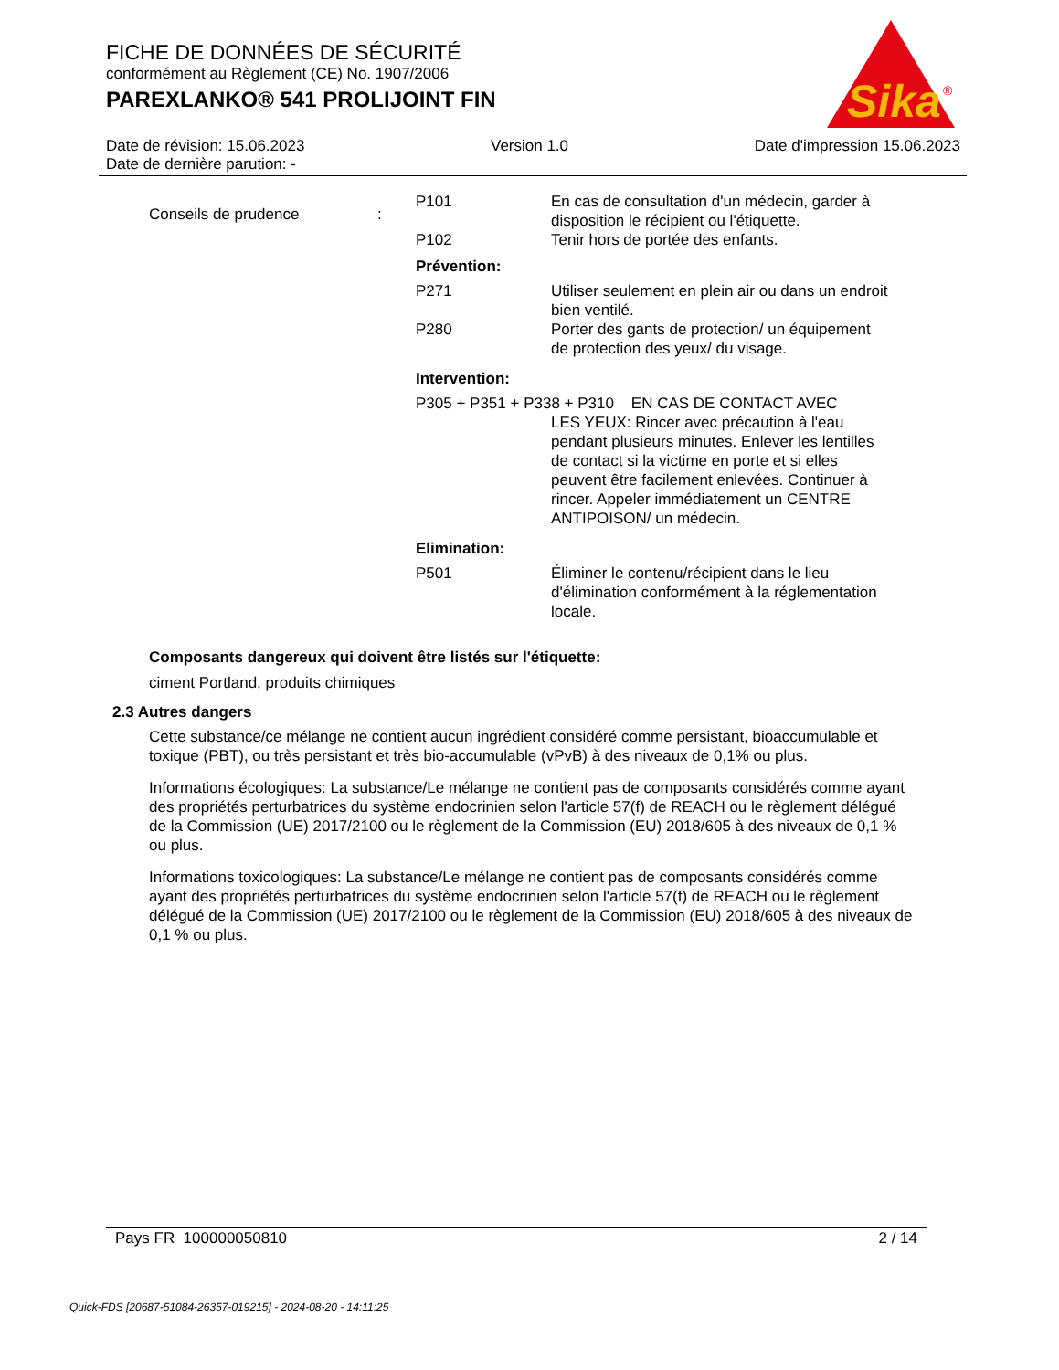FICHE DE DONNÉES DE SÉCURITÉ
conformément au Règlement (CE) No. 1907/2006
PAREXLANKO® 541 PROLIJOINT FIN
Sika
®
Date de révision: 15.06.2023 Version 1.0 Date d'impression 15.06.2023
Date de dernière parution: -
Conseils de prudence :
| P101 | En cas de consultation d'un médecin, garder à disposition le récipient ou l'étiquette. |
| P102 | Tenir hors de portée des enfants. |
| Prévention: | |
| P271 | Utiliser seulement en plein air ou dans un endroit bien ventilé. |
| P280 | Porter des gants de protection/ un équipement de protection des yeux/ du visage. |
| Intervention: | |
| P305 + P351 + P338 + P310 EN CAS DE CONTACT AVEC | |
| | LES YEUX: Rincer avec précaution à l'eau pendant plusieurs minutes. Enlever les lentilles de contact si la victime en porte et si elles peuvent être facilement enlevées. Continuer à rincer. Appeler immédiatement un CENTRE ANTIPOISON/ un médecin. |
| Elimination: | |
| P501 | Éliminer le contenu/récipient dans le lieu d'élimination conformément à la réglementation locale. |
Composants dangereux qui doivent être listés sur l'étiquette:
ciment Portland, produits chimiques
2.3 Autres dangers
Cette substance/ce mélange ne contient aucun ingrédient considéré comme persistant, bioaccumulable et toxique (PBT), ou très persistant et très bio-accumulable (vPvB) à des niveaux de 0,1% ou plus.
Informations écologiques: La substance/Le mélange ne contient pas de composants considérés comme ayant des propriétés perturbatrices du système endocrinien selon l'article 57(f) de REACH ou le règlement délégué de la Commission (UE) 2017/2100 ou le règlement de la Commission (EU) 2018/605 à des niveaux de 0,1 % ou plus.
Informations toxicologiques: La substance/Le mélange ne contient pas de composants considérés comme ayant des propriétés perturbatrices du système endocrinien selon l'article 57(f) de REACH ou le règlement délégué de la Commission (UE) 2017/2100 ou le règlement de la Commission (EU) 2018/605 à des niveaux de 0,1 % ou plus.
Pays FR 100000050810 2 / 14
Quick-FDS [20687-51084-26357-019215] - 2024-08-20 - 14:11:25